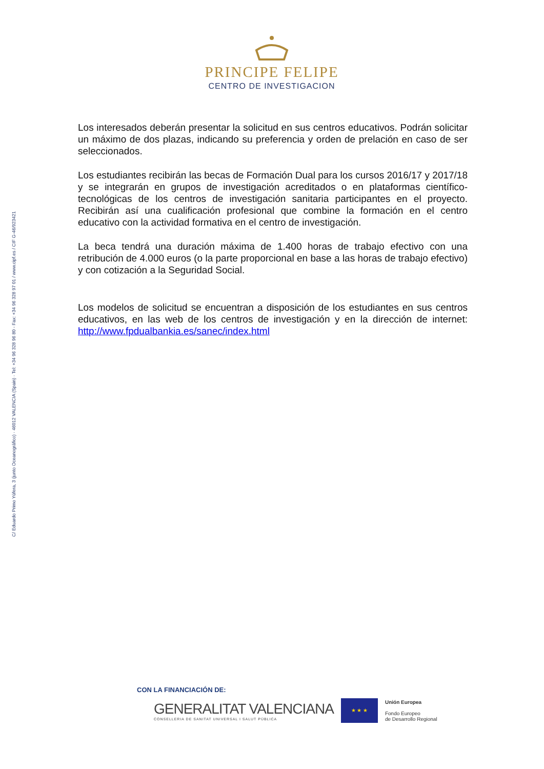C/ Eduardo Primo Yúfera, 3 (junto Oceanográfico) · 46012 VALENCIA (Spain) · Tel: +34 96 328 96 80 - Fax: +34 96 328 97 01 / www.cipf.es / CIF G-46/923421
PRINCIPE FELIPE
CENTRO DE INVESTIGACION
Los interesados deberán presentar la solicitud en sus centros educativos. Podrán solicitar un máximo de dos plazas, indicando su preferencia y orden de prelación en caso de ser seleccionados.
Los estudiantes recibirán las becas de Formación Dual para los cursos 2016/17 y 2017/18 y se integrarán en grupos de investigación acreditados o en plataformas científico-tecnológicas de los centros de investigación sanitaria participantes en el proyecto. Recibirán así una cualificación profesional que combine la formación en el centro educativo con la actividad formativa en el centro de investigación.
La beca tendrá una duración máxima de 1.400 horas de trabajo efectivo con una retribución de 4.000 euros (o la parte proporcional en base a las horas de trabajo efectivo) y con cotización a la Seguridad Social.
Los modelos de solicitud se encuentran a disposición de los estudiantes en sus centros educativos, en las web de los centros de investigación y en la dirección de internet: http://www.fpdualbankia.es/sanec/index.html
CON LA FINANCIACIÓN DE:
GENERALITAT VALENCIANA
CONSELLERIA DE SANITAT UNIVERSAL I SALUT PÚBLICA
★ ★ ★
Unión Europea
Fondo Europeo
de Desarrollo Regional